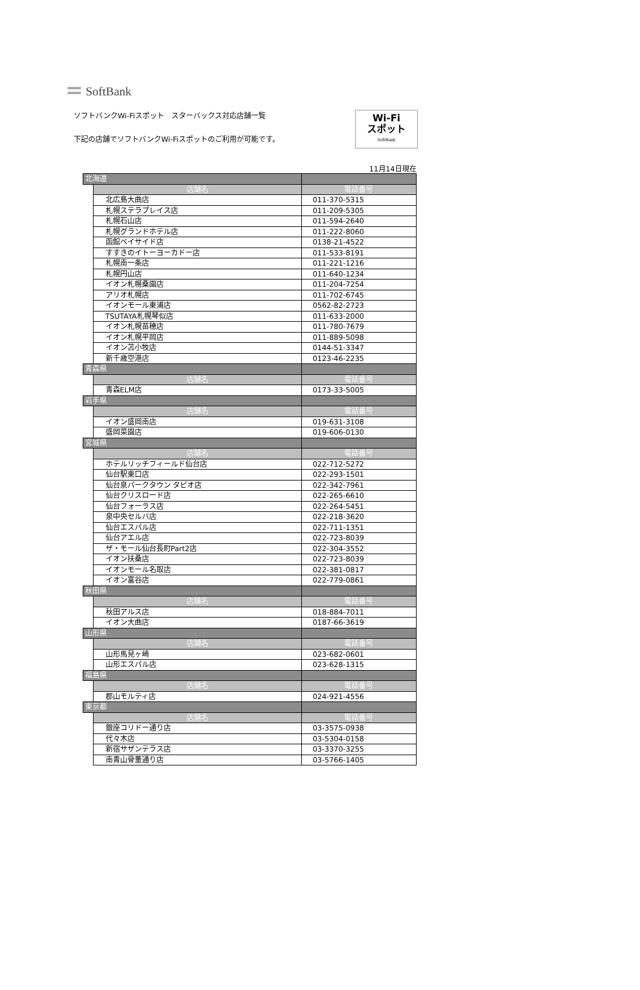SoftBank
ソフトバンクWi-Fiスポット　スターバックス対応店舗一覧
下記の店舗でソフトバンクWi-Fiスポットのご利用が可能です。
Wi-Fi
スポット
SoftBank
11月14日現在
| 北海道 | | |
| | 店舗名 | 電話番号 |
| | 北広島大曲店 | 011-370-5315 |
| | 札幌ステラプレイス店 | 011-209-5305 |
| | 札幌石山店 | 011-594-2640 |
| | 札幌グランドホテル店 | 011-222-8060 |
| | 函館ベイサイド店 | 0138-21-4522 |
| | すすきのイトーヨーカドー店 | 011-533-8191 |
| | 札幌南一条店 | 011-221-1216 |
| | 札幌円山店 | 011-640-1234 |
| | イオン札幌桑園店 | 011-204-7254 |
| | アリオ札幌店 | 011-702-6745 |
| | イオンモール東浦店 | 0562-82-2723 |
| | TSUTAYA札幌琴似店 | 011-633-2000 |
| | イオン札幌苗穂店 | 011-780-7679 |
| | イオン札幌平岡店 | 011-889-5098 |
| | イオン苫小牧店 | 0144-51-3347 |
| | 新千歳空港店 | 0123-46-2235 |
| 青森県 | | |
| | 店舗名 | 電話番号 |
| | 青森ELM店 | 0173-33-5005 |
| 岩手県 | | |
| | 店舗名 | 電話番号 |
| | イオン盛岡南店 | 019-631-3108 |
| | 盛岡菜園店 | 019-606-0130 |
| 宮城県 | | |
| | 店舗名 | 電話番号 |
| | ホテルリッチフィールド仙台店 | 022-712-5272 |
| | 仙台駅東口店 | 022-293-1501 |
| | 仙台泉パークタウン タピオ店 | 022-342-7961 |
| | 仙台クリスロード店 | 022-265-6610 |
| | 仙台フォーラス店 | 022-264-5451 |
| | 泉中央セルバ店 | 022-218-3620 |
| | 仙台エスパル店 | 022-711-1351 |
| | 仙台アエル店 | 022-723-8039 |
| | ザ・モール仙台長町Part2店 | 022-304-3552 |
| | イオン扶桑店 | 022-723-8039 |
| | イオンモール名取店 | 022-381-0817 |
| | イオン富谷店 | 022-779-0861 |
| 秋田県 | | |
| | 店舗名 | 電話番号 |
| | 秋田アルス店 | 018-884-7011 |
| | イオン大曲店 | 0187-66-3619 |
| 山形県 | | |
| | 店舗名 | 電話番号 |
| | 山形馬見ヶ崎 | 023-682-0601 |
| | 山形エスパル店 | 023-628-1315 |
| 福島県 | | |
| | 店舗名 | 電話番号 |
| | 郡山モルティ店 | 024-921-4556 |
| 東京都 | | |
| | 店舗名 | 電話番号 |
| | 銀座コリドー通り店 | 03-3575-0938 |
| | 代々木店 | 03-5304-0158 |
| | 新宿サザンテラス店 | 03-3370-3255 |
| | 南青山骨董通り店 | 03-5766-1405 |